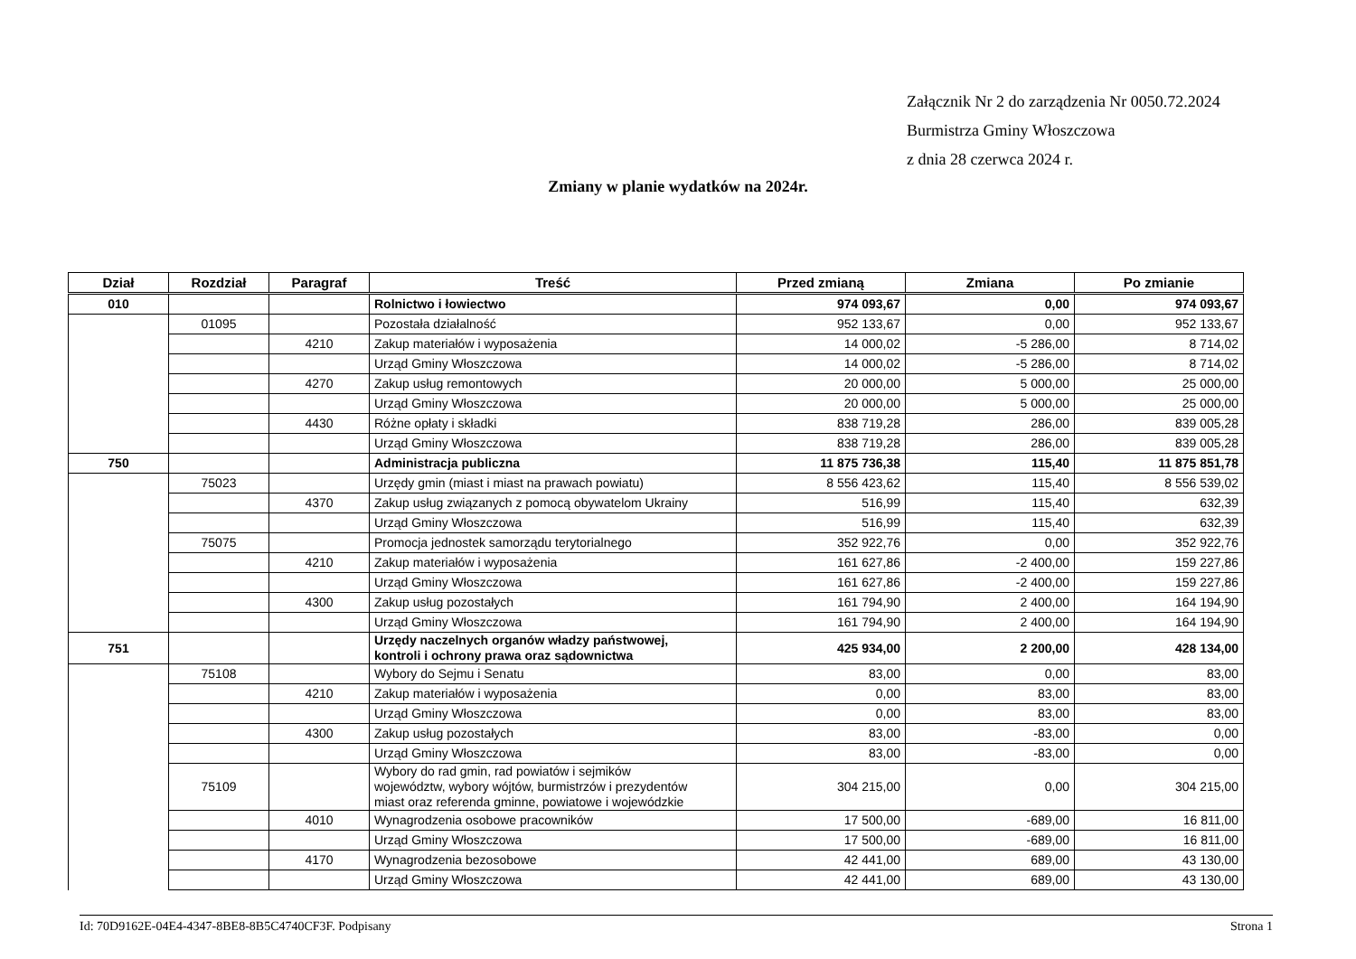Załącznik Nr 2 do zarządzenia Nr 0050.72.2024
Burmistrza Gminy Włoszczowa
z dnia 28 czerwca 2024 r.
Zmiany w planie wydatków na 2024r.
| Dział | Rozdział | Paragraf | Treść | Przed zmianą | Zmiana | Po zmianie |
| --- | --- | --- | --- | --- | --- | --- |
| 010 | | | Rolnictwo i łowiectwo | 974 093,67 | 0,00 | 974 093,67 |
| | 01095 | | Pozostała działalność | 952 133,67 | 0,00 | 952 133,67 |
| | | 4210 | Zakup materiałów i wyposażenia | 14 000,02 | -5 286,00 | 8 714,02 |
| | | | Urząd Gminy Włoszczowa | 14 000,02 | -5 286,00 | 8 714,02 |
| | | 4270 | Zakup usług remontowych | 20 000,00 | 5 000,00 | 25 000,00 |
| | | | Urząd Gminy Włoszczowa | 20 000,00 | 5 000,00 | 25 000,00 |
| | | 4430 | Różne opłaty i składki | 838 719,28 | 286,00 | 839 005,28 |
| | | | Urząd Gminy Włoszczowa | 838 719,28 | 286,00 | 839 005,28 |
| 750 | | | Administracja publiczna | 11 875 736,38 | 115,40 | 11 875 851,78 |
| | 75023 | | Urzędy gmin (miast i miast na prawach powiatu) | 8 556 423,62 | 115,40 | 8 556 539,02 |
| | | 4370 | Zakup usług związanych z pomocą obywatelom Ukrainy | 516,99 | 115,40 | 632,39 |
| | | | Urząd Gminy Włoszczowa | 516,99 | 115,40 | 632,39 |
| | 75075 | | Promocja jednostek samorządu terytorialnego | 352 922,76 | 0,00 | 352 922,76 |
| | | 4210 | Zakup materiałów i wyposażenia | 161 627,86 | -2 400,00 | 159 227,86 |
| | | | Urząd Gminy Włoszczowa | 161 627,86 | -2 400,00 | 159 227,86 |
| | | 4300 | Zakup usług pozostałych | 161 794,90 | 2 400,00 | 164 194,90 |
| | | | Urząd Gminy Włoszczowa | 161 794,90 | 2 400,00 | 164 194,90 |
| 751 | | | Urzędy naczelnych organów władzy państwowej, kontroli i ochrony prawa oraz sądownictwa | 425 934,00 | 2 200,00 | 428 134,00 |
| | 75108 | | Wybory do Sejmu i Senatu | 83,00 | 0,00 | 83,00 |
| | | 4210 | Zakup materiałów i wyposażenia | 0,00 | 83,00 | 83,00 |
| | | | Urząd Gminy Włoszczowa | 0,00 | 83,00 | 83,00 |
| | | 4300 | Zakup usług pozostałych | 83,00 | -83,00 | 0,00 |
| | | | Urząd Gminy Włoszczowa | 83,00 | -83,00 | 0,00 |
| | 75109 | | Wybory do rad gmin, rad powiatów i sejmików województw, wybory wójtów, burmistrzów i prezydentów miast oraz referenda gminne, powiatowe i wojewódzkie | 304 215,00 | 0,00 | 304 215,00 |
| | | 4010 | Wynagrodzenia osobowe pracowników | 17 500,00 | -689,00 | 16 811,00 |
| | | | Urząd Gminy Włoszczowa | 17 500,00 | -689,00 | 16 811,00 |
| | | 4170 | Wynagrodzenia bezosobowe | 42 441,00 | 689,00 | 43 130,00 |
| | | | Urząd Gminy Włoszczowa | 42 441,00 | 689,00 | 43 130,00 |
Id: 70D9162E-04E4-4347-8BE8-8B5C4740CF3F. Podpisany Strona 1